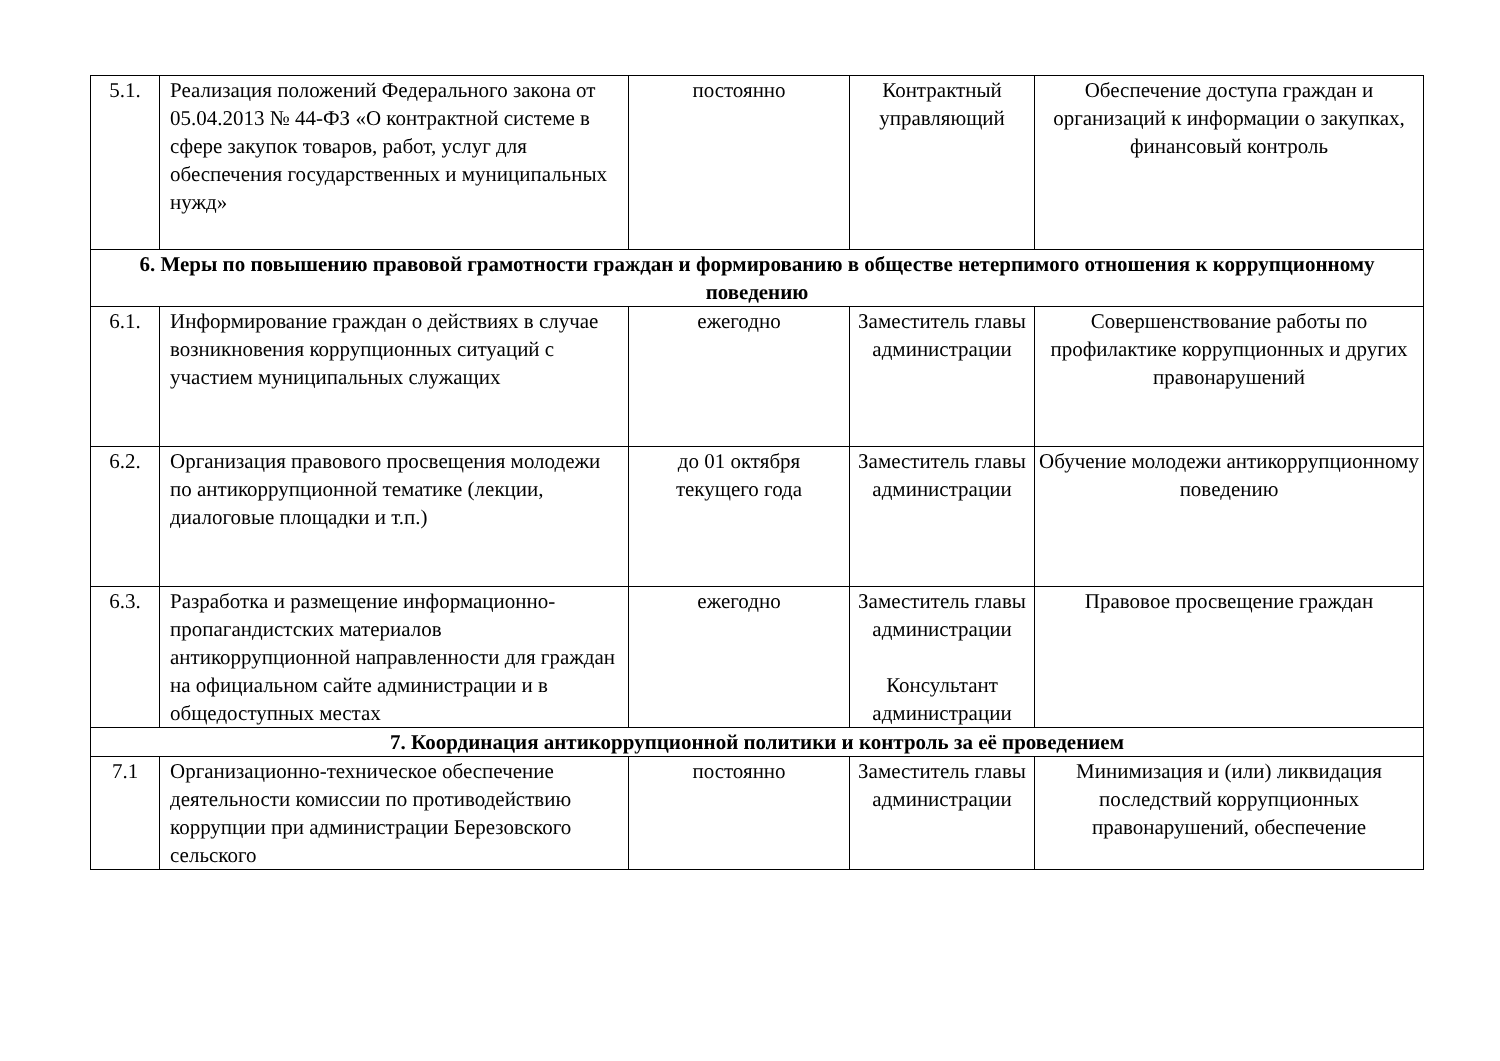| 5.1. | Реализация положений Федерального закона от 05.04.2013 № 44-ФЗ «О контрактной системе в сфере закупок товаров, работ, услуг для обеспечения государственных и муниципальных нужд» | постоянно | Контрактный управляющий | Обеспечение доступа граждан и организаций к информации о закупках, финансовый контроль |
| 6. Меры по повышению правовой грамотности граждан и формированию в обществе нетерпимого отношения к коррупционному поведению | | | | |
| 6.1. | Информирование граждан о действиях в случае возникновения коррупционных ситуаций с участием муниципальных служащих | ежегодно | Заместитель главы администрации | Совершенствование работы по профилактике коррупционных и других правонарушений |
| 6.2. | Организация правового просвещения молодежи по антикоррупционной тематике (лекции, диалоговые площадки и т.п.) | до 01 октября текущего года | Заместитель главы администрации | Обучение молодежи антикоррупционному поведению |
| 6.3. | Разработка и размещение информационно-пропагандистских материалов антикоррупционной направленности для граждан на официальном сайте администрации и в общедоступных местах | ежегодно | Заместитель главы администрации Консультант администрации | Правовое просвещение граждан |
| 7. Координация антикоррупционной политики и контроль за её проведением | | | | |
| 7.1 | Организационно-техническое обеспечение деятельности комиссии по противодействию коррупции при администрации Березовского сельского | постоянно | Заместитель главы администрации | Минимизация и (или) ликвидация последствий коррупционных правонарушений, обеспечение |